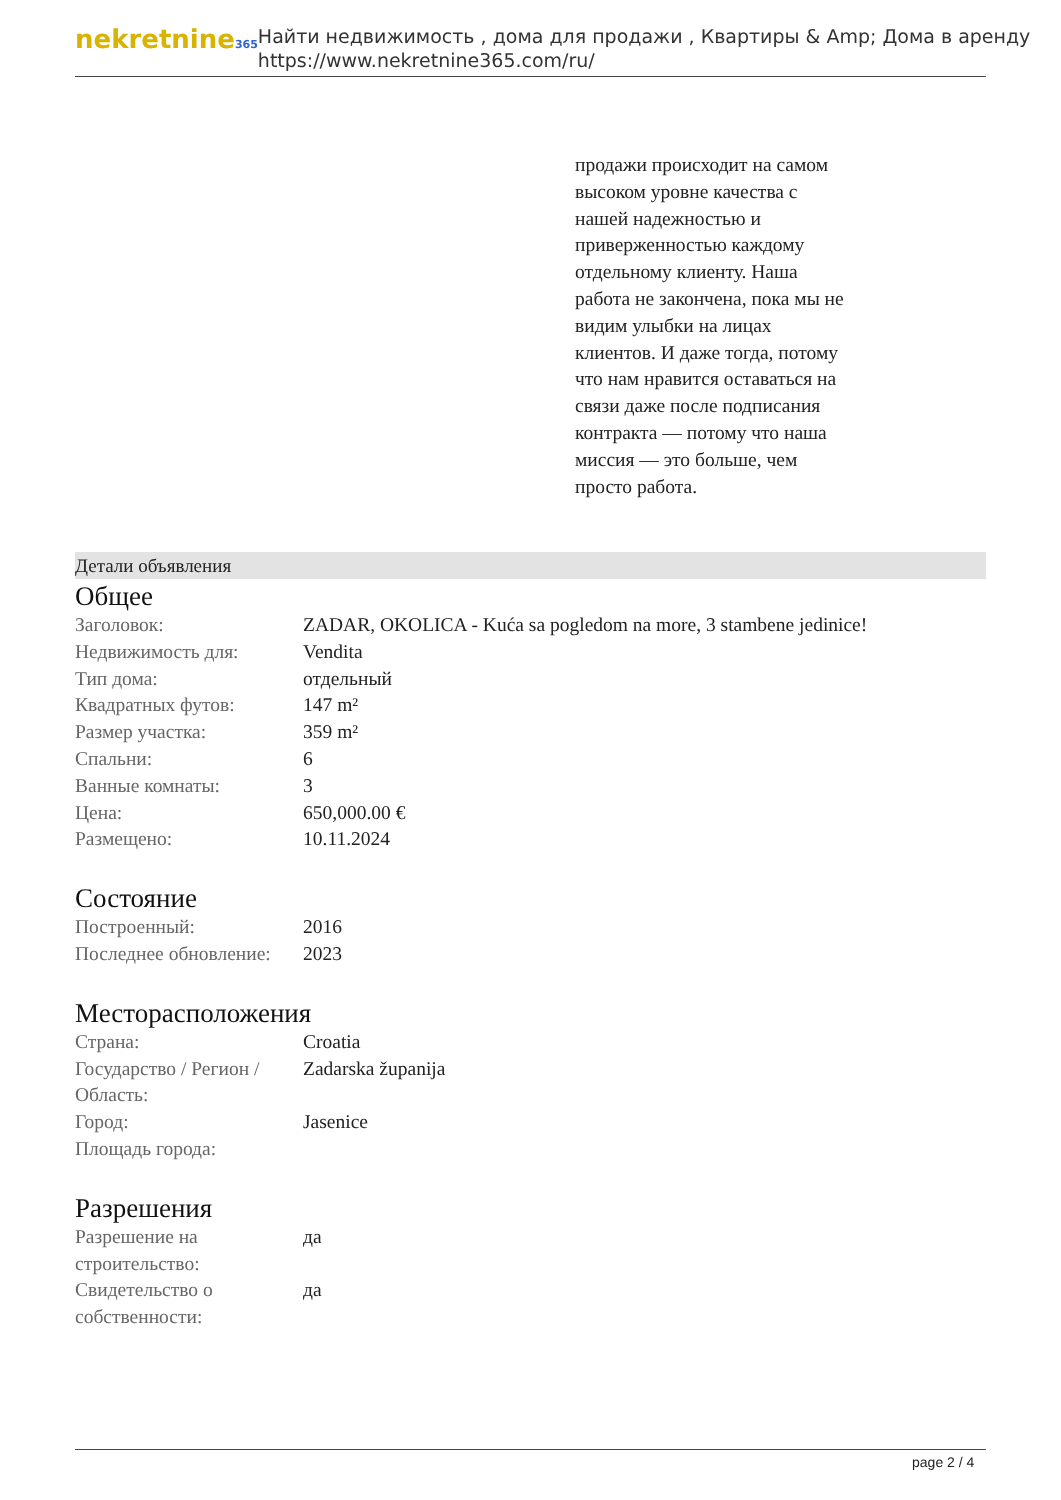nekretnine365
Найти недвижимость , дома для продажи , Квартиры & Amp; Дома в аренду
https://www.nekretnine365.com/ru/
продажи происходит на самом высоком уровне качества с нашей надежностью и приверженностью каждому отдельному клиенту. Наша работа не закончена, пока мы не видим улыбки на лицах клиентов. И даже тогда, потому что нам нравится оставаться на связи даже после подписания контракта — потому что наша миссия — это больше, чем просто работа.
Детали объявления
Общее
| Заголовок: | ZADAR, OKOLICA - Kuća sa pogledom na more, 3 stambene jedinice! |
| Недвижимость для: | Vendita |
| Тип дома: | отдельный |
| Квадратных футов: | 147 m² |
| Размер участка: | 359 m² |
| Спальни: | 6 |
| Ванные комнаты: | 3 |
| Цена: | 650,000.00 € |
| Размещено: | 10.11.2024 |
Состояние
| Построенный: | 2016 |
| Последнее обновление: | 2023 |
Месторасположения
| Страна: | Croatia |
| Государство / Регион / Область: | Zadarska županija |
| Город: | Jasenice |
| Площадь города: | |
Разрешения
| Разрешение на строительство: | да |
| Свидетельство о собственности: | да |
page 2 / 4